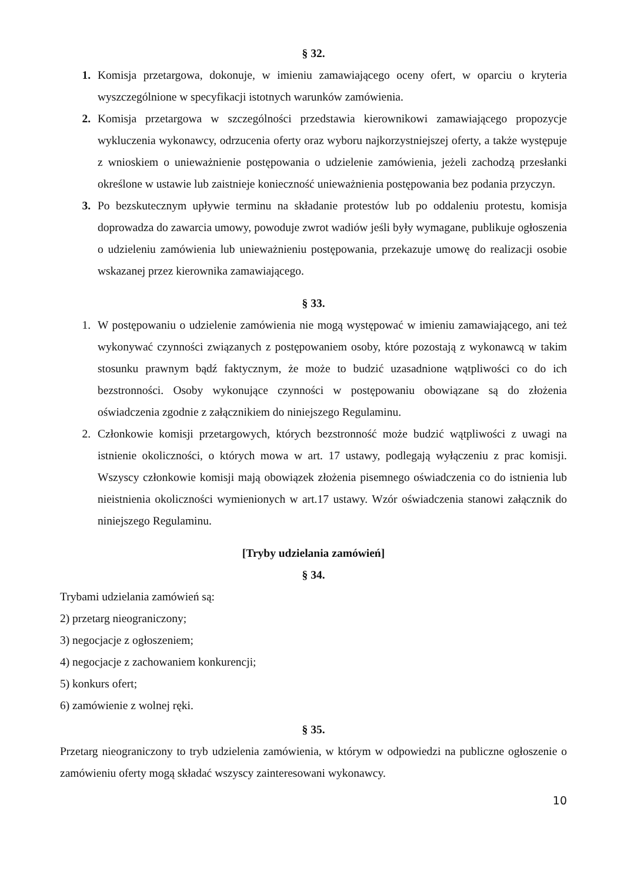§ 32.
1. Komisja przetargowa, dokonuje, w imieniu zamawiającego oceny ofert, w oparciu o kryteria wyszczególnione w specyfikacji istotnych warunków zamówienia.
2. Komisja przetargowa w szczególności przedstawia kierownikowi zamawiającego propozycje wykluczenia wykonawcy, odrzucenia oferty oraz wyboru najkorzystniejszej oferty, a także występuje z wnioskiem o unieważnienie postępowania o udzielenie zamówienia, jeżeli zachodzą przesłanki określone w ustawie lub zaistnieje konieczność unieważnienia postępowania bez podania przyczyn.
3. Po bezskutecznym upływie terminu na składanie protestów lub po oddaleniu protestu, komisja doprowadza do zawarcia umowy, powoduje zwrot wadiów jeśli były wymagane, publikuje ogłoszenia o udzieleniu zamówienia lub unieważnieniu postępowania, przekazuje umowę do realizacji osobie wskazanej przez kierownika zamawiającego.
§ 33.
1. W postępowaniu o udzielenie zamówienia nie mogą występować w imieniu zamawiającego, ani też wykonywać czynności związanych z postępowaniem osoby, które pozostają z wykonawcą w takim stosunku prawnym bądź faktycznym, że może to budzić uzasadnione wątpliwości co do ich bezstronności. Osoby wykonujące czynności w postępowaniu obowiązane są do złożenia oświadczenia zgodnie z załącznikiem do niniejszego Regulaminu.
2. Członkowie komisji przetargowych, których bezstronność może budzić wątpliwości z uwagi na istnienie okoliczności, o których mowa w art. 17 ustawy, podlegają wyłączeniu z prac komisji. Wszyscy członkowie komisji mają obowiązek złożenia pisemnego oświadczenia co do istnienia lub nieistnienia okoliczności wymienionych w art.17 ustawy. Wzór oświadczenia stanowi załącznik do niniejszego Regulaminu.
[Tryby udzielania zamówień]
§ 34.
Trybami udzielania zamówień są:
2) przetarg nieograniczony;
3) negocjacje z ogłoszeniem;
4) negocjacje z zachowaniem konkurencji;
5) konkurs ofert;
6) zamówienie z wolnej ręki.
§ 35.
Przetarg nieograniczony to tryb udzielenia zamówienia, w którym w odpowiedzi na publiczne ogłoszenie o zamówieniu oferty mogą składać wszyscy zainteresowani wykonawcy.
10